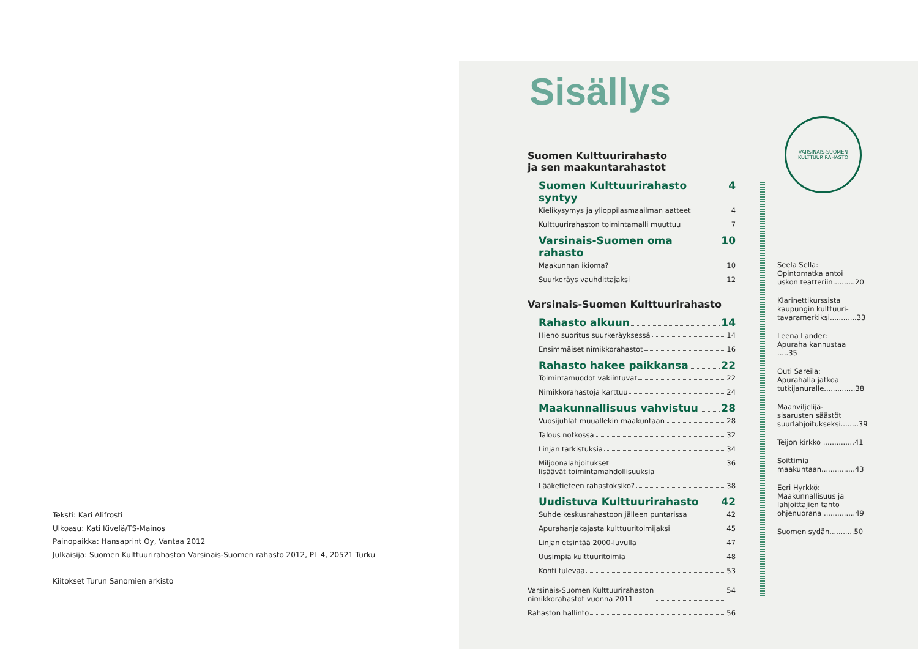Teksti: Kari Alifrosti
Ulkoasu: Kati Kivelä/TS-Mainos
Painopaikka: Hansaprint Oy, Vantaa 2012
Julkaisija: Suomen Kulttuurirahaston Varsinais-Suomen rahasto 2012, PL 4, 20521 Turku
Kiitokset Turun Sanomien arkisto
Sisällys
Suomen Kulttuurirahasto
ja sen maakuntarahastot
Suomen Kulttuurirahasto syntyy 4
Kielikysymys ja ylioppilasmaailman aatteet 4
Kulttuurirahaston toimintamalli muuttuu 7
Varsinais-Suomen oma rahasto 10
Maakunnan ikioma? 10
Suurkeräys vauhdittajaksi 12
Varsinais-Suomen Kulttuurirahasto
Rahasto alkuun 14
Hieno suoritus suurkeräyksessä 14
Ensimmäiset nimikkorahastot 16
Rahasto hakee paikkansa 22
Toimintamuodot vakiintuvat 22
Nimikkorahastoja karttuu 24
Maakunnallisuus vahvistuu 28
Vuosijuhlat muuallekin maakuntaan 28
Talous notkossa 32
Linjan tarkistuksia 34
Miljoonalahjoitukset
lisäävät toimintamahdollisuuksia 36
Lääketieteen rahastoksiko? 38
Uudistuva Kulttuurirahasto 42
Suhde keskusrahastoon jälleen puntarissa 42
Apurahanjakajasta kulttuuritoimijaksi 45
Linjan etsintää 2000-luvulla 47
Uusimpia kulttuuritoimia 48
Kohti tulevaa 53
Varsinais-Suomen Kulttuurirahaston
nimikkorahastot vuonna 2011 54
Rahaston hallinto 56
VARSINAIS-SUOMEN KULTTUURIRAHASTO
Seela Sella:
Opintomatka antoi
uskon teatteriin..........20
Klarinettikurssista
kaupungin kulttuuri-
tavaramerkiksi............33
Leena Lander:
Apuraha kannustaa .....35
Outi Sareila:
Apurahalla jatkoa
tutkijanuralle..............38
Maanviljelijä-
sisarusten säästöt
suurlahjoitukseksi........39
Teijon kirkko ..............41
Soittimia
maakuntaan...............43
Eeri Hyrkkö:
Maakunnallisuus ja
lahjoittajien tahto
ohjenuorana ..............49
Suomen sydän...........50